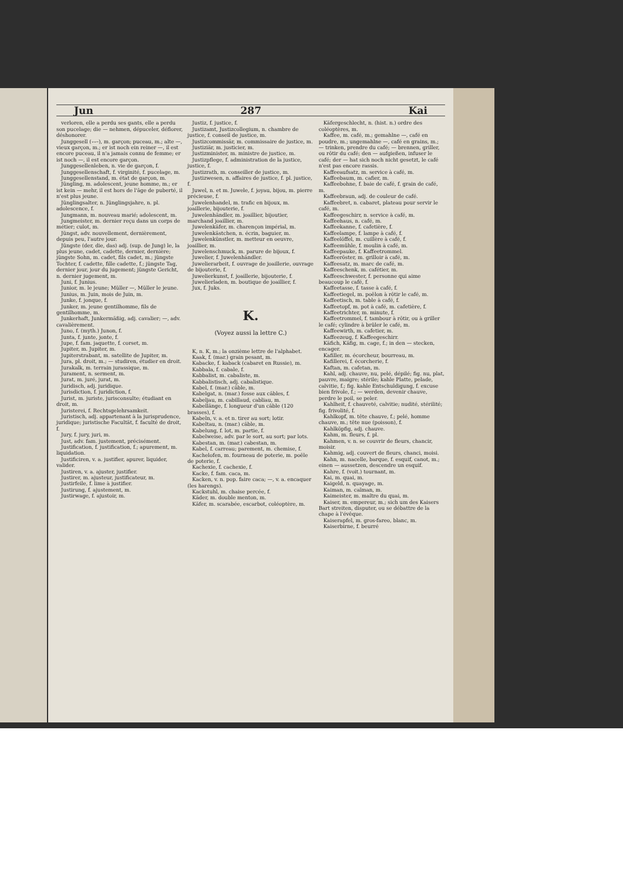Jun 287 Kai
verloren, elle a perdu ses gants, elle a perdu son pucelage; die — nehmen, dépuceler, déflorer, déshonorer.
Junggesell (⏑⏑–), m. garçon; puceau, m.; alte —, vieux garçon, m.; er ist noch ein reiner —, il est encore puceau, il n'a jamais connu de femme; er ist noch —, il est encore garçon.
Junggesellenleben, n. vie de garçon, f.
Junggesellenschaft, f. virginité, f. pucelage, m.
Junggesellenstand, m. état de garçon, m.
Jüngling, m. adolescent, jeune homme, m.; er ist kein — mehr, il est hors de l'âge de puberté, il n'est plus jeune.
Jünglingsalter, n. Jünglingsjahre, n. pl. adolescence, f.
Jungmann, m. nouveau marié; adolescent, m.
Jungmeister, m. dernier reçu dans un corps de métier; culot, m.
Jüngst, adv. nouvellement, dernièrement, depuis peu, l'autre jour.
Jüngste (der, die, das) adj. (sup. de Jung) le, la plus jeune, cadet, cadette, dernier, dernière; jüngste Sohn, m. cadet, fils cadet, m.; jüngste Tochter, f. cadette, fille cadette, f.; jüngste Tag, dernier jour, jour du jugement; jüngste Gericht, n. dernier jugement, m.
Juni, f. Junius.
Junior, m. le jeune; Müller —, Müller le jeune.
Junius, m. Juin, mois de Juin, m.
Junke, f. jonque, f.
Junker, m. jeune gentilhomme, fils de gentilhomme, m.
Junkerhaft, Junkermäßig, adj. cavalier; —, adv. cavalièrement.
Juno, f. (myth.) Junon, f.
Junta, f. junte, jonte, f.
Jupe, f. fam. jaquette, f. corset, m.
Jupiter, m. Jupiter, m.
Jupiterstrabant, m. satellite de Jupiter, m.
Jura, pl. droit, m.; — studiren, étudier en droit.
Jurakalk, m. terrain jurassique, m.
Jurament, n. serment, m.
Jurat, m. juré, jurat, m.
Juridisch, adj. juridique.
Jurisdiction, f. juridiction, f.
Jurist, m. juriste, jurisconsulte; étudiant en droit, m.
Juristerei, f. Rechtsgelehrsamkeit.
Juristisch, adj. appartenant à la jurisprudence, juridique; juristische Facultät, f. faculté de droit, f.
Jury, f. jury, juri, m.
Just, adv. fam. justement, précisément.
Justification, f. justification, f.; apurement, m. liquidation.
Justificiren, v. a. justifier, apurer, liquider, valider.
Justiren, v. a. ajuster, justifier.
Justirer, m. ajusteur, justificateur, m.
Justirfeile, f. lime à justifier.
Justirung, f. ajustement, m.
Justirwage, f. ajustoir, m.
Justiz, f. justice, f.
Justizamt, Justizcollegium, n. chambre de justice, f. conseil de justice, m.
Justizcommissär, m. commissaire de justice, m.
Justiziär, m. justicier, m.
Justizminister, m. ministre de justice, m.
Justizpflege, f. administration de la justice, justice, f.
Justizrath, m. conseiller de justice, m.
Justizwesen, n. affaires de justice, f. pl. justice, f.
Juwel, n. et m. Juwele, f. joyau, bijou, m. pierre précieuse, f.
Juwelenhandel, m. trafic en bijoux, m. joaillerie, bijouterie, f.
Juwelenhändler, m. joaillier, bijoutier, marchand joaillier, m.
Juwelenkäfer, m. charençon impérial, m.
Juwelenkästchen, n. écrin, baguier, m.
Juwelenkünstler, m. metteur en oeuvre, joaillier, m.
Juwelenschmuck, m. parure de bijoux, f.
Juwelier, f. Juwelenhändler.
Juwelierarbeit, f. ouvrage de joaillerie, ouvrage de bijouterie, f.
Juwelierkunst, f. joaillerie, bijouterie, f.
Juwelierladen, m. boutique de joaillier, f.
Jux, f. Juks.
K.
(Voyez aussi la lettre C.)
K, n. K, m.; la onzième lettre de l'alphabet.
Kaak, f. (mar.) grain pesant, m.
Kabacke, f. kaback (cabaret en Russie), m.
Kabbala, f. cabale, f.
Kabbalist, m. cabaliste, m.
Kabbalistisch, adj. cabalistique.
Kabel, f. (mar.) câble, m.
Kabelgat, n. (mar.) fosse aux câbles, f.
Kabeljau, m. cabillaud, cabliau, m.
Kabellänge, f. longueur d'un câble (120 brasses), f.
Kabeln, v. a. et n. tirer au sort; lotir.
Kabeltau, n. (mar.) câble, m.
Kabelung, f. lot, m. partie, f.
Kabelweise, adv. par le sort, au sort; par lots.
Kabestan, m. (mar.) cabestan, m.
Kabel, f. carreau; parement, m. chemise, f.
Kachelofen, m. fourneau de poterie, m. poêle de poterie, f.
Kachexie, f. cachexie, f.
Kacke, f. fam. caca, m.
Kacken, v. n. pop. faire caca; —, v. a. encaquer (les harengs).
Kackstuhl, m. chaise percée, f.
Käder, m. double menton, m.
Käfer, m. scarabée, escarbot, coléoptère, m.
Käfergeschlecht, n. (hist. n.) ordre des coléoptères, m.
Kaffee, m. café, m.; gemahlne —, café en poudre, m.; ungemahlne —, café en grains, m.; — trinken, prendre du café; — brennen, griller, ou rôtir du café; den — aufgießen, infuser le café; der — hat sich noch nicht gesetzt, le café n'est pas encore rassis.
Kaffeeaufsatz, m. service à café, m.
Kaffeebaum, m. cafier, m.
Kaffeebohne, f. baie de café, f. grain de café, m.
Kaffeebraun, adj. de couleur de café.
Kaffeebret, n. cabaret, plateau pour servir le café, m.
Kaffeegeschirr, n. service à café, m.
Kaffeehaus, n. café, m.
Kaffeekanne, f. cafetière, f.
Kaffeelampe, f. lampe à café, f.
Kaffeelöffel, m. cuillère à café, f.
Kaffeemühle, f. moulin à café, m.
Kaffeepauke, f. Kaffeetrommel.
Kaffeeröster, m. grilloir à café, m.
Kaffeesatz, m. marc de café, m.
Kaffeeschenk, m. cafétier, m.
Kaffeeschwester, f. personne qui aime beaucoup le café, f.
Kaffeetasse, f. tasse à café, f.
Kaffeetiegel, m. poêlon à rôtir le café, m.
Kaffeetisch, m. table à café, f.
Kaffeetopf, m. pot à café, m. cafetière, f.
Kaffeetrichter, m. minute, f.
Kaffeetrommel, f. tambour à rôtir, ou à griller le café; cylindre à brûler le café, m.
Kaffeewirth, m. cafetier, m.
Kaffeezeug, f. Kaffeegeschirr.
Käfich, Käfig, m. cage, f.; in den — stecken, encager.
Kafiller, m. écorcheur, bourreau, m.
Kafillerei, f. écorcherie, f.
Kaftan, m. cafetan, m.
Kahl, adj. chauve, nu, pelé, dépilé; fig. nu, plat, pauvre, maigre; stérile; kahle Platte, pelade, calvitie, f.; fig. kahle Entschuldigung, f. excuse bien frivole, f.; — werden, devenir chauve, perdre le poil, se peler.
Kahlheit, f. chauveté, calvitie; nudité, stérilité; fig. frivolité, f.
Kahlkopf, m. tête chauve, f.; pelé, homme chauve, m.; tête nue (poisson), f.
Kahlköpfig, adj. chauve.
Kahm, m. fleurs, f. pl.
Kahmen, v. n. se couvrir de fleurs, chancir, moisir.
Kahmig, adj. couvert de fleurs, chanci, moisi.
Kahn, m. nacelle, barque, f. esquif, canot, m.; einen — aussetzen, descendre un esquif.
Kahre, f. (voit.) tournant, m.
Kai, m. quai, m.
Kaigeld, n. quayage, m.
Kaiman, m. caïman, m.
Kaimeister, m. maître du quai, m.
Kaiser, m. empereur, m.; sich um des Kaisers Bart streiten, disputer, ou se débattre de la chape à l'évêque.
Kaiserapfel, m. gros-fareo, blanc, m.
Kaiserbirne, f. beurré